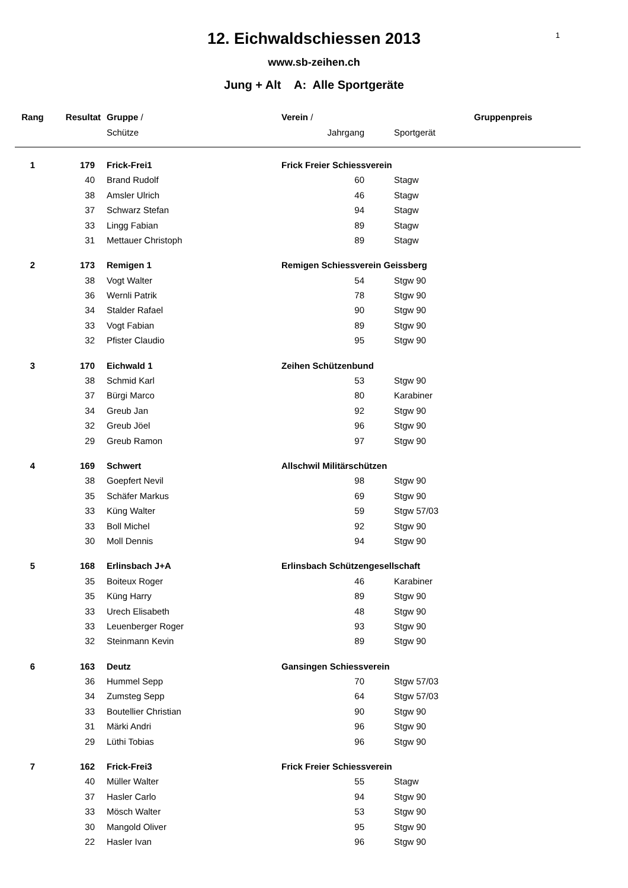12. Eichwaldschiessen 2013
1
www.sb-zeihen.ch
Jung + Alt A: Alle Sportgeräte
| Rang | Resultat | Gruppe / | Verein / | | | Gruppenpreis |
| --- | --- | --- | --- | --- | --- | --- |
| | | Schütze | Jahrgang | | Sportgerät | |
| 1 | 179 | Frick-Frei1 | Frick Freier Schiessverein | | | |
| | 40 | Brand Rudolf | 60 | | Stagw | |
| | 38 | Amsler Ulrich | 46 | | Stagw | |
| | 37 | Schwarz Stefan | 94 | | Stagw | |
| | 33 | Lingg Fabian | 89 | | Stagw | |
| | 31 | Mettauer Christoph | 89 | | Stagw | |
| 2 | 173 | Remigen 1 | Remigen Schiessverein Geissberg | | | |
| | 38 | Vogt Walter | 54 | | Stgw 90 | |
| | 36 | Wernli Patrik | 78 | | Stgw 90 | |
| | 34 | Stalder Rafael | 90 | | Stgw 90 | |
| | 33 | Vogt Fabian | 89 | | Stgw 90 | |
| | 32 | Pfister Claudio | 95 | | Stgw 90 | |
| 3 | 170 | Eichwald 1 | Zeihen Schützenbund | | | |
| | 38 | Schmid Karl | 53 | | Stgw 90 | |
| | 37 | Bürgi Marco | 80 | | Karabiner | |
| | 34 | Greub Jan | 92 | | Stgw 90 | |
| | 32 | Greub Jöel | 96 | | Stgw 90 | |
| | 29 | Greub Ramon | 97 | | Stgw 90 | |
| 4 | 169 | Schwert | Allschwil Militärschützen | | | |
| | 38 | Goepfert Nevil | 98 | | Stgw 90 | |
| | 35 | Schäfer Markus | 69 | | Stgw 90 | |
| | 33 | Küng Walter | 59 | | Stgw 57/03 | |
| | 33 | Boll Michel | 92 | | Stgw 90 | |
| | 30 | Moll Dennis | 94 | | Stgw 90 | |
| 5 | 168 | Erlinsbach J+A | Erlinsbach Schützengesellschaft | | | |
| | 35 | Boiteux Roger | 46 | | Karabiner | |
| | 35 | Küng Harry | 89 | | Stgw 90 | |
| | 33 | Urech Elisabeth | 48 | | Stgw 90 | |
| | 33 | Leuenberger Roger | 93 | | Stgw 90 | |
| | 32 | Steinmann Kevin | 89 | | Stgw 90 | |
| 6 | 163 | Deutz | Gansingen Schiessverein | | | |
| | 36 | Hummel Sepp | 70 | | Stgw 57/03 | |
| | 34 | Zumsteg Sepp | 64 | | Stgw 57/03 | |
| | 33 | Boutellier Christian | 90 | | Stgw 90 | |
| | 31 | Märki Andri | 96 | | Stgw 90 | |
| | 29 | Lüthi Tobias | 96 | | Stgw 90 | |
| 7 | 162 | Frick-Frei3 | Frick Freier Schiessverein | | | |
| | 40 | Müller Walter | 55 | | Stagw | |
| | 37 | Hasler Carlo | 94 | | Stgw 90 | |
| | 33 | Mösch Walter | 53 | | Stgw 90 | |
| | 30 | Mangold Oliver | 95 | | Stgw 90 | |
| | 22 | Hasler Ivan | 96 | | Stgw 90 | |